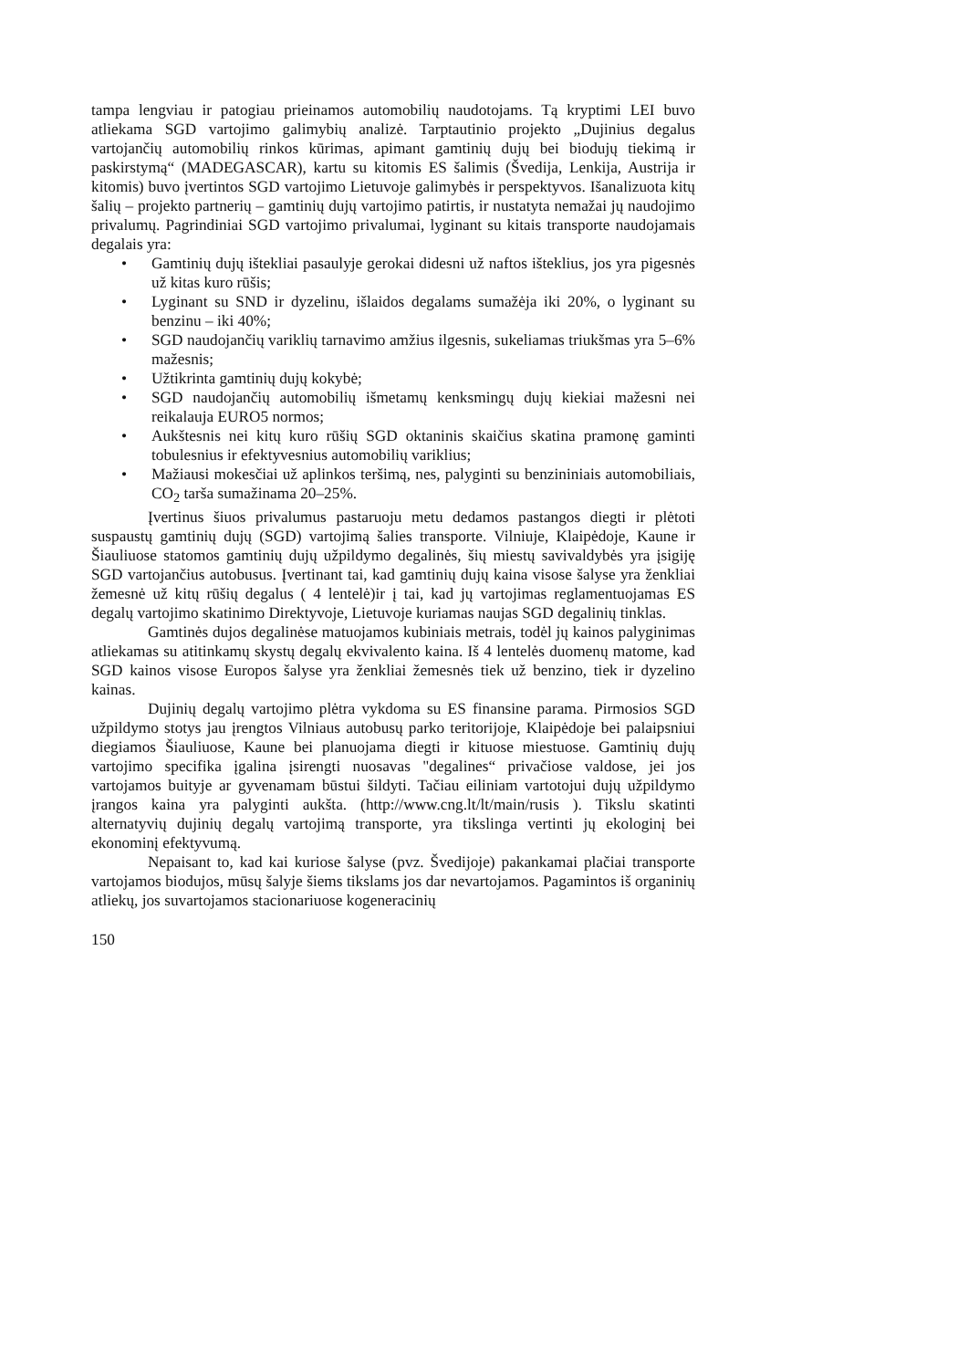tampa lengviau ir patogiau prieinamos automobilių naudotojams. Tą kryptimi LEI buvo atliekama SGD vartojimo galimybių analizė. Tarptautinio projekto „Dujinius degalus vartojančių automobilių rinkos kūrimas, apimant gamtinių dujų bei biodujų tiekimą ir paskirstymą“ (MADEGASCAR), kartu su kitomis ES šalimis (Švedija, Lenkija, Austrija ir kitomis) buvo įvertintos SGD vartojimo Lietuvoje galimybės ir perspektyvos. Išanalizuota kitų šalių – projekto partnerių – gamtinių dujų vartojimo patirtis, ir nustatyta nemažai jų naudojimo privalumų. Pagrindiniai SGD vartojimo privalumai, lyginant su kitais transporte naudojamais degalais yra:
• Gamtinių dujų ištekliai pasaulyje gerokai didesni už naftos išteklius, jos yra pigesnės už kitas kuro rūšis;
• Lyginant su SND ir dyzelinu, išlaidos degalams sumažėja iki 20%, o lyginant su benzinu – iki 40%;
• SGD naudojančių variklių tarnavimo amžius ilgesnis, sukeliamas triukšmas yra 5–6% mažesnis;
• Užtikrinta gamtinių dujų kokybė;
• SGD naudojančių automobilių išmetamų kenksmingų dujų kiekiai mažesni nei reikalauja EURO5 normos;
• Aukštesnis nei kitų kuro rūšių SGD oktaninis skaičius skatina pramonę gaminti tobulesnius ir efektyvesnius automobilių variklius;
• Mažiausi mokesčiai už aplinkos teršimą, nes, palyginti su benzininiais automobiliais, CO<sub>2</sub> tarša sumažinama 20–25%.
Įvertinus šiuos privalumus pastaruoju metu dedamos pastangos diegti ir plėtoti suspaustų gamtinių dujų (SGD) vartojimą šalies transporte. Vilniuje, Klaipėdoje, Kaune ir Šiauliuose statomos gamtinių dujų užpildymo degalinės, šių miestų savivaldybės yra įsigiję SGD vartojančius autobusus. Įvertinant tai, kad gamtinių dujų kaina visose šalyse yra ženkliai žemesnė už kitų rūšių degalus ( 4 lentelė)ir į tai, kad jų vartojimas reglamentuojamas ES degalų vartojimo skatinimo Direktyvoje, Lietuvoje kuriamas naujas SGD degalinių tinklas.
Gamtinės dujos degalinėse matuojamos kubiniais metrais, todėl jų kainos palyginimas atliekamas su atitinkamų skystų degalų ekvivalento kaina. Iš 4 lentelės duomenų matome, kad SGD kainos visose Europos šalyse yra ženkliai žemesnės tiek už benzino, tiek ir dyzelino kainas.
Dujinių degalų vartojimo plėtra vykdoma su ES finansine parama. Pirmosios SGD užpildymo stotys jau įrengtos Vilniaus autobusų parko teritorijoje, Klaipėdoje bei palaipsniui diegiamos Šiauliuose, Kaune bei planuojama diegti ir kituose miestuose. Gamtinių dujų vartojimo specifika įgalina įsirengti nuosavas "degalines“ privačiose valdose, jei jos vartojamos buityje ar gyvenamam būstui šildyti. Tačiau eiliniam vartotojui dujų užpildymo įrangos kaina yra palyginti aukšta. (http://www.cng.lt/lt/main/rusis ). Tikslu skatinti alternatyvių dujinių degalų vartojimą transporte, yra tikslinga vertinti jų ekologinį bei ekonominį efektyvumą.
Nepaisant to, kad kai kuriose šalyse (pvz. Švedijoje) pakankamai plačiai transporte vartojamos biodujos, mūsų šalyje šiems tikslams jos dar nevartojamos. Pagamintos iš organinių atliekų, jos suvartojamos stacionariuose kogeneracinių
150